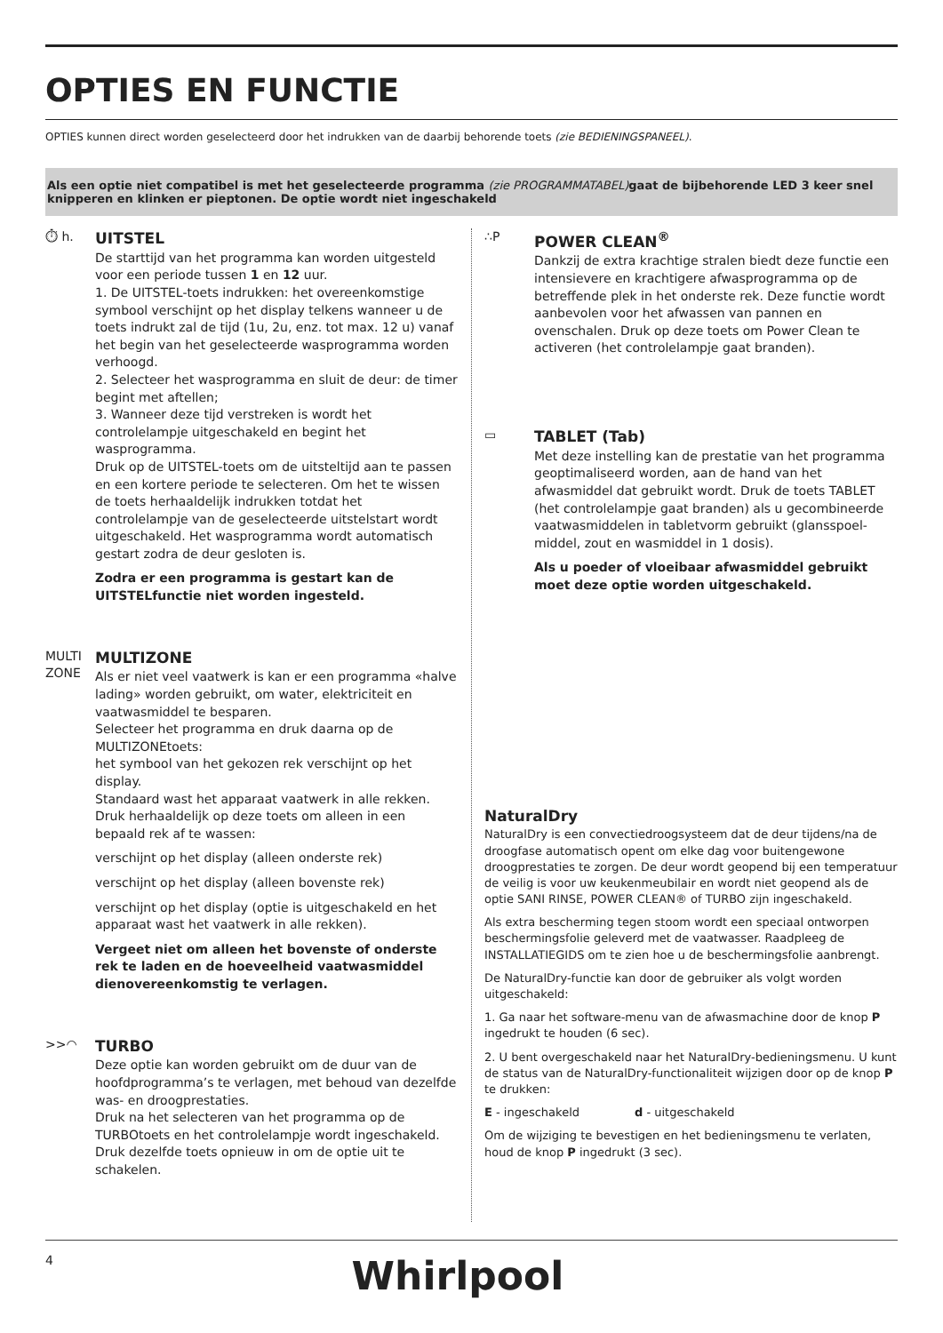OPTIES EN FUNCTIE
OPTIES kunnen direct worden geselecteerd door het indrukken van de daarbij behorende toets (zie BEDIENINGSPANEEL).
Als een optie niet compatibel is met het geselecteerde programma (zie PROGRAMMATABEL) gaat de bijbehorende LED 3 keer snel knipperen en klinken er pieptonen. De optie wordt niet ingeschakeld
⏱ h.
UITSTEL
De starttijd van het programma kan worden uitgesteld voor een periode tussen 1 en 12 uur.
1. De UITSTEL-toets indrukken: het overeenkomstige symbool verschijnt op het display telkens wanneer u de toets indrukt zal de tijd (1u, 2u, enz. tot max. 12 u) vanaf het begin van het geselecteerde wasprogramma worden verhoogd.
2. Selecteer het wasprogramma en sluit de deur: de timer begint met aftellen;
3. Wanneer deze tijd verstreken is wordt het controlelampje uitgeschakeld en begint het wasprogramma.
Druk op de UITSTEL-toets om de uitsteltijd aan te passen en een kortere periode te selecteren. Om het te wissen de toets herhaaldelijk indrukken totdat het controlelampje van de geselecteerde uitstelstart wordt uitgeschakeld. Het wasprogramma wordt automatisch gestart zodra de deur gesloten is.
Zodra er een programma is gestart kan de UITSTELfunctie niet worden ingesteld.
MULTI ZONE
MULTIZONE
Als er niet veel vaatwerk is kan er een programma «halve lading» worden gebruikt, om water, elektriciteit en vaatwasmiddel te besparen.
Selecteer het programma en druk daarna op de MULTIZONEtoets:
het symbool van het gekozen rek verschijnt op het display.
Standaard wast het apparaat vaatwerk in alle rekken. Druk herhaaldelijk op deze toets om alleen in een bepaald rek af te wassen:
verschijnt op het display (alleen onderste rek)
verschijnt op het display (alleen bovenste rek)
verschijnt op het display (optie is uitgeschakeld en het apparaat wast het vaatwerk in alle rekken).
Vergeet niet om alleen het bovenste of onderste rek te laden en de hoeveelheid vaatwasmiddel dienovereenkomstig te verlagen.
>>◠
TURBO
Deze optie kan worden gebruikt om de duur van de hoofdprogramma’s te verlagen, met behoud van dezelfde was- en droogprestaties.
Druk na het selecteren van het programma op de TURBOtoets en het controlelampje wordt ingeschakeld. Druk dezelfde toets opnieuw in om de optie uit te schakelen.
∴P
POWER CLEAN<sup>®</sup>
Dankzij de extra krachtige stralen biedt deze functie een intensievere en krachtigere afwasprogramma op de betreffende plek in het onderste rek. Deze functie wordt aanbevolen voor het afwassen van pannen en ovenschalen. Druk op deze toets om Power Clean te activeren (het controlelampje gaat branden).
▭
TABLET (Tab)
Met deze instelling kan de prestatie van het programma geoptimaliseerd worden, aan de hand van het afwasmiddel dat gebruikt wordt. Druk de toets TABLET (het controlelampje gaat branden) als u gecombineerde vaatwasmiddelen in tabletvorm gebruikt (glansspoel-middel, zout en wasmiddel in 1 dosis).
Als u poeder of vloeibaar afwasmiddel gebruikt moet deze optie worden uitgeschakeld.
NaturalDry
NaturalDry is een convectiedroogsysteem dat de deur tijdens/na de droogfase automatisch opent om elke dag voor buitengewone droogprestaties te zorgen. De deur wordt geopend bij een temperatuur de veilig is voor uw keukenmeubilair en wordt niet geopend als de optie SANI RINSE, POWER CLEAN® of TURBO zijn ingeschakeld.
Als extra bescherming tegen stoom wordt een speciaal ontworpen beschermingsfolie geleverd met de vaatwasser. Raadpleeg de INSTALLATIEGIDS om te zien hoe u de beschermingsfolie aanbrengt.
De NaturalDry-functie kan door de gebruiker als volgt worden uitgeschakeld:
1. Ga naar het software-menu van de afwasmachine door de knop P ingedrukt te houden (6 sec).
2. U bent overgeschakeld naar het NaturalDry-bedieningsmenu. U kunt de status van de NaturalDry-functionaliteit wijzigen door op de knop P te drukken:
E - ingeschakeld d - uitgeschakeld
Om de wijziging te bevestigen en het bedieningsmenu te verlaten, houd de knop P ingedrukt (3 sec).
4 Whirlpool